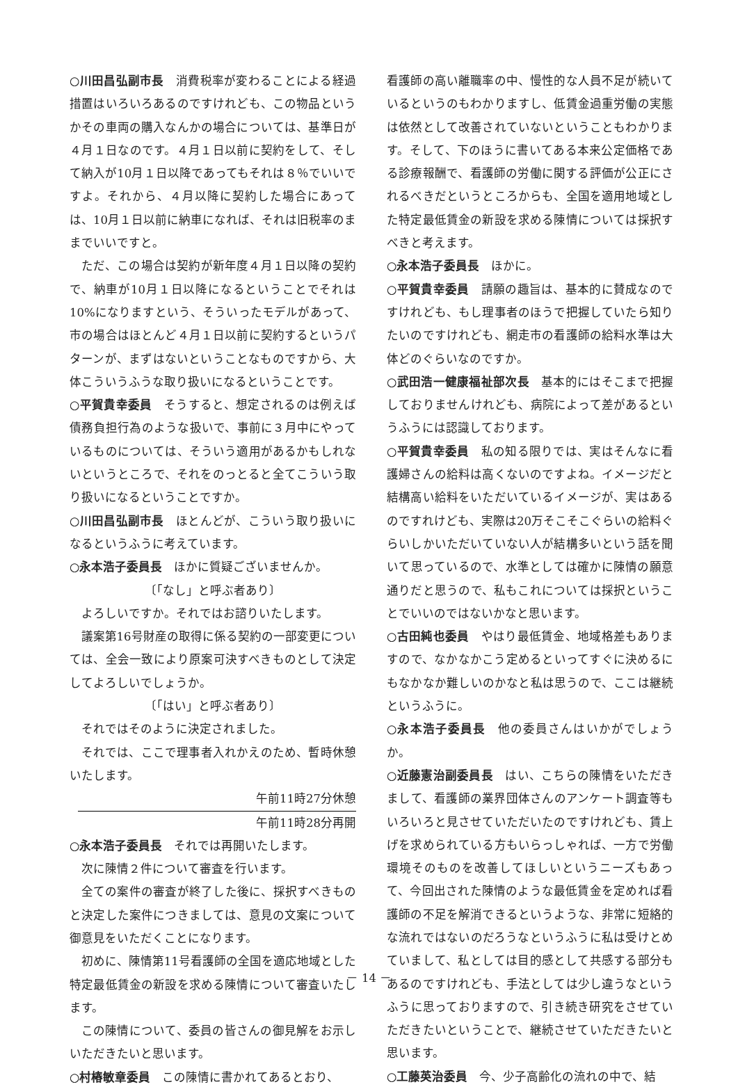○川田昌弘副市長　消費税率が変わることによる経過措置はいろいろあるのですけれども、この物品というかその車両の購入なんかの場合については、基準日が４月１日なのです。４月１日以前に契約をして、そして納入が10月１日以降であってもそれは８％でいいですよ。それから、４月以降に契約した場合にあっては、10月１日以前に納車になれば、それは旧税率のままでいいですと。
ただ、この場合は契約が新年度４月１日以降の契約で、納車が10月１日以降になるということでそれは10%になりますという、そういったモデルがあって、市の場合はほとんど４月１日以前に契約するというパターンが、まずはないということなものですから、大体こういうふうな取り扱いになるということです。
○平賀貴幸委員　そうすると、想定されるのは例えば債務負担行為のような扱いで、事前に３月中にやっているものについては、そういう適用があるかもしれないというところで、それをのっとると全てこういう取り扱いになるということですか。
○川田昌弘副市長　ほとんどが、こういう取り扱いになるというふうに考えています。
○永本浩子委員長　ほかに質疑ございませんか。
〔「なし」と呼ぶ者あり〕
よろしいですか。それではお諮りいたします。
議案第16号財産の取得に係る契約の一部変更については、全会一致により原案可決すべきものとして決定してよろしいでしょうか。
〔「はい」と呼ぶ者あり〕
それではそのように決定されました。
それでは、ここで理事者入れかえのため、暫時休憩いたします。
午前11時27分休憩
午前11時28分再開
○永本浩子委員長　それでは再開いたします。
次に陳情２件について審査を行います。
全ての案件の審査が終了した後に、採択すべきものと決定した案件につきましては、意見の文案について御意見をいただくことになります。
初めに、陳情第11号看護師の全国を適応地域とした特定最低賃金の新設を求める陳情について審査いたします。
この陳情について、委員の皆さんの御見解をお示しいただきたいと思います。
○村椿敏章委員　この陳情に書かれてあるとおり、
看護師の高い離職率の中、慢性的な人員不足が続いているというのもわかりますし、低賃金過重労働の実態は依然として改善されていないということもわかります。そして、下のほうに書いてある本来公定価格である診療報酬で、看護師の労働に関する評価が公正にされるべきだというところからも、全国を適用地域とした特定最低賃金の新設を求める陳情については採択すべきと考えます。
○永本浩子委員長　ほかに。
○平賀貴幸委員　請願の趣旨は、基本的に賛成なのですけれども、もし理事者のほうで把握していたら知りたいのですけれども、網走市の看護師の給料水準は大体どのぐらいなのですか。
○武田浩一健康福祉部次長　基本的にはそこまで把握しておりませんけれども、病院によって差があるというふうには認識しております。
○平賀貴幸委員　私の知る限りでは、実はそんなに看護婦さんの給料は高くないのですよね。イメージだと結構高い給料をいただいているイメージが、実はあるのですれけども、実際は20万そこそこぐらいの給料ぐらいしかいただいていない人が結構多いという話を聞いて思っているので、水準としては確かに陳情の願意通りだと思うので、私もこれについては採択ということでいいのではないかなと思います。
○古田純也委員　やはり最低賃金、地域格差もありますので、なかなかこう定めるといってすぐに決めるにもなかなか難しいのかなと私は思うので、ここは継続というふうに。
○永本浩子委員長　他の委員さんはいかがでしょうか。
○近藤憲治副委員長　はい、こちらの陳情をいただきまして、看護師の業界団体さんのアンケート調査等もいろいろと見させていただいたのですけれども、賃上げを求められている方もいらっしゃれば、一方で労働環境そのものを改善してほしいというニーズもあって、今回出された陳情のような最低賃金を定めれば看護師の不足を解消できるというような、非常に短絡的な流れではないのだろうなというふうに私は受けとめていまして、私としては目的感として共感する部分もあるのですけれども、手法としては少し違うなというふうに思っておりますので、引き続き研究をさせていただきたいということで、継続させていただきたいと思います。
○工藤英治委員　今、少子高齢化の流れの中で、結
－ 14 －